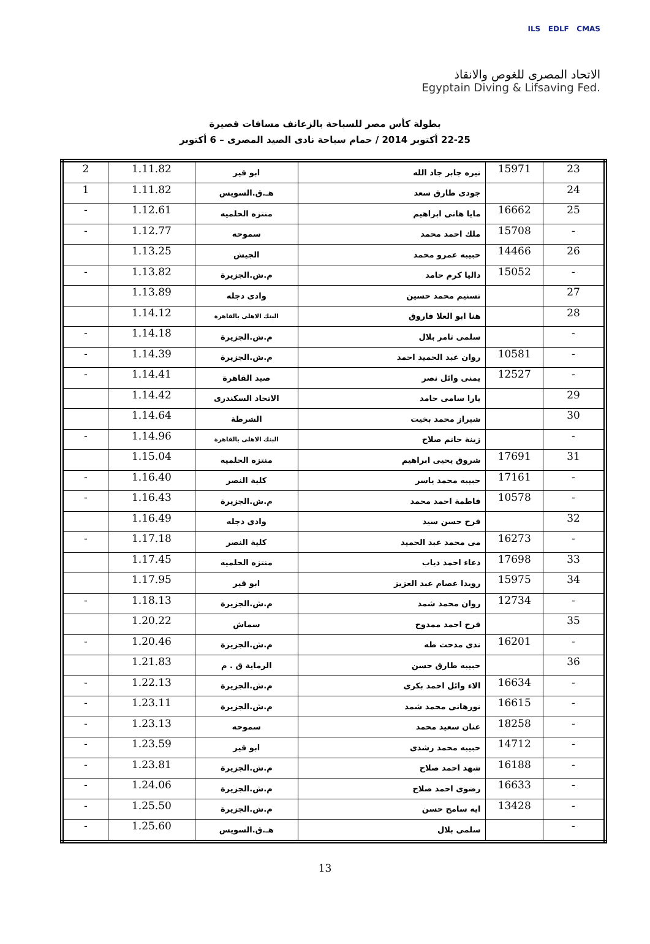ILS EDLF CMAS
الاتحاد المصرى للغوص والانقاذ
Egyptain Diving & Lifsaving Fed.
بطولة كأس مصر للسباحة بالزعانف مسافات قصيرة
22-25 أكتوبر 2014 / حمام سباحة نادى الصيد المصرى – 6 أكتوبر
| 23 | 15971 | نيره جابر جاد الله | ابو قير | 1.11.82 | 2 |
| 24 | | جودى طارق سعد | هـ.ق.السويس | 1.11.82 | 1 |
| 25 | 16662 | مايا هانى ابراهيم | منتزه الحلميه | 1.12.61 | - |
| - | 15708 | ملك احمد محمد | سموحه | 1.12.77 | - |
| 26 | 14466 | حبيبه عمرو محمد | الجيش | 1.13.25 | |
| - | 15052 | داليا كرم حامد | م.ش.الجزيرة | 1.13.82 | - |
| 27 | | تسنيم محمد حسين | وادى دجله | 1.13.89 | |
| 28 | | هنا ابو العلا فاروق | البنك الاهلى بالقاهرة | 1.14.12 | |
| - | | سلمى تامر بلال | م.ش.الجزيرة | 1.14.18 | - |
| - | 10581 | روان عبد الحميد احمد | م.ش.الجزيرة | 1.14.39 | - |
| - | 12527 | يمنى وائل نصر | صيد القاهرة | 1.14.41 | - |
| 29 | | يارا سامى حامد | الاتحاد السكندرى | 1.14.42 | |
| 30 | | شيراز محمد بخيت | الشرطة | 1.14.64 | |
| - | | زينة حاتم صلاح | البنك الاهلى بالقاهرة | 1.14.96 | - |
| 31 | 17691 | شروق يحيى ابراهيم | منتزه الحلميه | 1.15.04 | |
| - | 17161 | حبيبه محمد ياسر | كلية النصر | 1.16.40 | - |
| - | 10578 | فاطمة احمد محمد | م.ش.الجزيرة | 1.16.43 | - |
| 32 | | فرح حسن سيد | وادى دجله | 1.16.49 | |
| - | 16273 | مى محمد عبد الحميد | كلية النصر | 1.17.18 | - |
| 33 | 17698 | دعاء احمد دياب | منتزه الحلميه | 1.17.45 | |
| 34 | 15975 | رويدا عصام عبد العزيز | ابو قير | 1.17.95 | |
| - | 12734 | روان محمد شمد | م.ش.الجزيرة | 1.18.13 | - |
| 35 | | فرح احمد ممدوح | سماش | 1.20.22 | |
| - | 16201 | ندى مدحت طه | م.ش.الجزيرة | 1.20.46 | - |
| 36 | | حبيبه طارق حسن | الرماية ق . م | 1.21.83 | |
| - | 16634 | الاء وائل احمد بكرى | م.ش.الجزيرة | 1.22.13 | - |
| - | 16615 | نورهانى محمد شمد | م.ش.الجزيرة | 1.23.11 | - |
| - | 18258 | عنان سعيد محمد | سموحه | 1.23.13 | - |
| - | 14712 | حبيبه محمد رشدى | ابو قير | 1.23.59 | - |
| - | 16188 | شهد احمد صلاح | م.ش.الجزيرة | 1.23.81 | - |
| - | 16633 | رضوى احمد صلاح | م.ش.الجزيرة | 1.24.06 | - |
| - | 13428 | ايه سامح حسن | م.ش.الجزيرة | 1.25.50 | - |
| - | | سلمى بلال | هـ.ق.السويس | 1.25.60 | - |
13